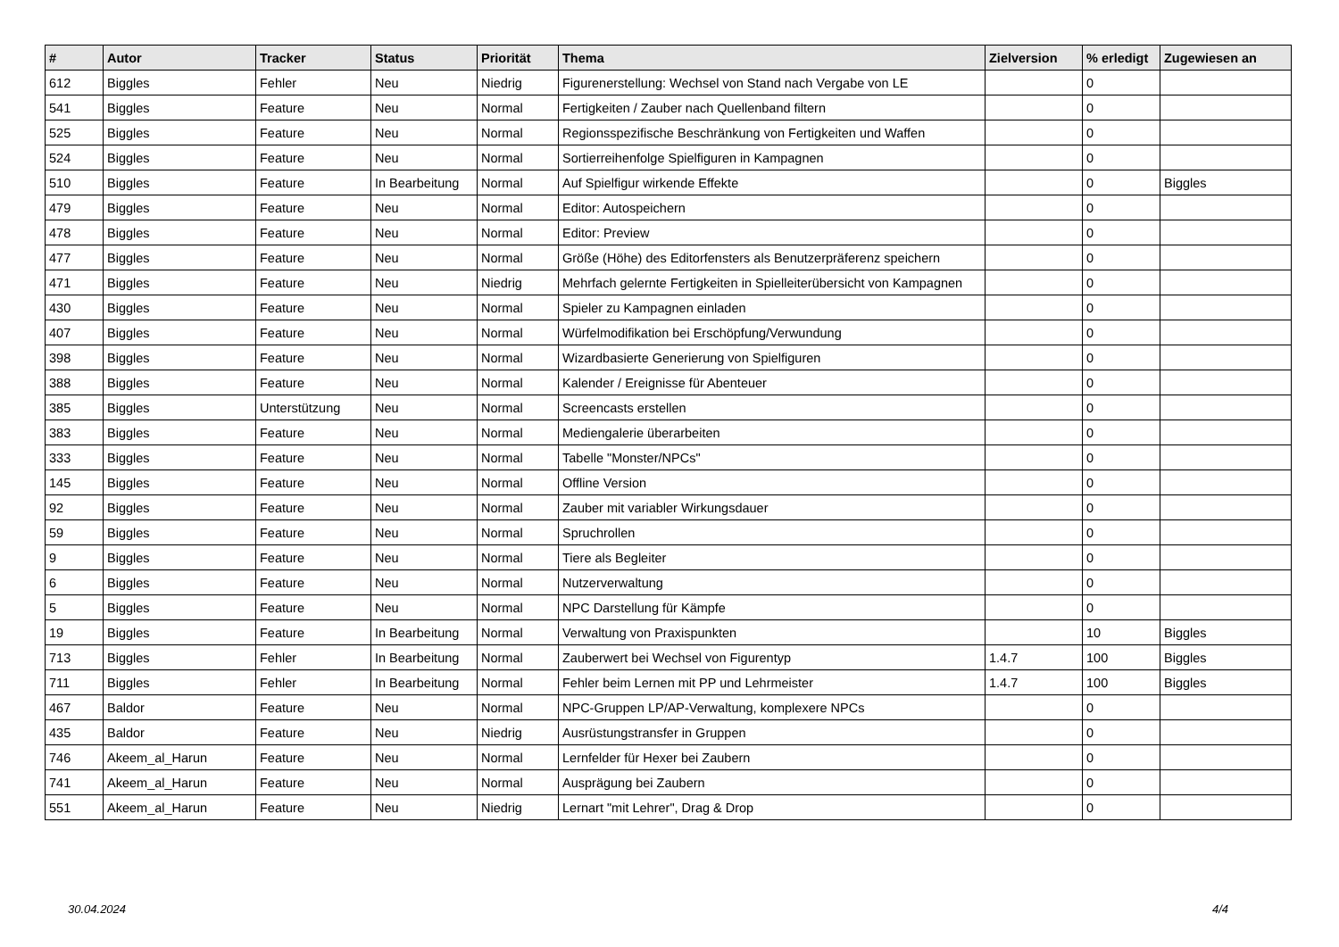| # | Autor | Tracker | Status | Priorität | Thema | Zielversion | % erledigt | Zugewiesen an |
| --- | --- | --- | --- | --- | --- | --- | --- | --- |
| 612 | Biggles | Fehler | Neu | Niedrig | Figurenerstellung: Wechsel von Stand nach Vergabe von LE | | 0 | |
| 541 | Biggles | Feature | Neu | Normal | Fertigkeiten / Zauber nach Quellenband filtern | | 0 | |
| 525 | Biggles | Feature | Neu | Normal | Regionsspezifische Beschränkung von Fertigkeiten und Waffen | | 0 | |
| 524 | Biggles | Feature | Neu | Normal | Sortierreihenfolge Spielfiguren in Kampagnen | | 0 | |
| 510 | Biggles | Feature | In Bearbeitung | Normal | Auf Spielfigur wirkende Effekte | | 0 | Biggles |
| 479 | Biggles | Feature | Neu | Normal | Editor: Autospeichern | | 0 | |
| 478 | Biggles | Feature | Neu | Normal | Editor: Preview | | 0 | |
| 477 | Biggles | Feature | Neu | Normal | Größe (Höhe) des Editorfensters als Benutzerpräferenz speichern | | 0 | |
| 471 | Biggles | Feature | Neu | Niedrig | Mehrfach gelernte Fertigkeiten in Spielleiterübersicht von Kampagnen | | 0 | |
| 430 | Biggles | Feature | Neu | Normal | Spieler zu Kampagnen einladen | | 0 | |
| 407 | Biggles | Feature | Neu | Normal | Würfelmodifikation bei Erschöpfung/Verwundung | | 0 | |
| 398 | Biggles | Feature | Neu | Normal | Wizardbasierte Generierung von Spielfiguren | | 0 | |
| 388 | Biggles | Feature | Neu | Normal | Kalender / Ereignisse für Abenteuer | | 0 | |
| 385 | Biggles | Unterstützung | Neu | Normal | Screencasts erstellen | | 0 | |
| 383 | Biggles | Feature | Neu | Normal | Mediengalerie überarbeiten | | 0 | |
| 333 | Biggles | Feature | Neu | Normal | Tabelle "Monster/NPCs" | | 0 | |
| 145 | Biggles | Feature | Neu | Normal | Offline Version | | 0 | |
| 92 | Biggles | Feature | Neu | Normal | Zauber mit variabler Wirkungsdauer | | 0 | |
| 59 | Biggles | Feature | Neu | Normal | Spruchrollen | | 0 | |
| 9 | Biggles | Feature | Neu | Normal | Tiere als Begleiter | | 0 | |
| 6 | Biggles | Feature | Neu | Normal | Nutzerverwaltung | | 0 | |
| 5 | Biggles | Feature | Neu | Normal | NPC Darstellung für Kämpfe | | 0 | |
| 19 | Biggles | Feature | In Bearbeitung | Normal | Verwaltung von Praxispunkten | | 10 | Biggles |
| 713 | Biggles | Fehler | In Bearbeitung | Normal | Zauberwert bei Wechsel von Figurentyp | 1.4.7 | 100 | Biggles |
| 711 | Biggles | Fehler | In Bearbeitung | Normal | Fehler beim Lernen mit PP und Lehrmeister | 1.4.7 | 100 | Biggles |
| 467 | Baldor | Feature | Neu | Normal | NPC-Gruppen LP/AP-Verwaltung, komplexere NPCs | | 0 | |
| 435 | Baldor | Feature | Neu | Niedrig | Ausrüstungstransfer in Gruppen | | 0 | |
| 746 | Akeem_al_Harun | Feature | Neu | Normal | Lernfelder für Hexer bei Zaubern | | 0 | |
| 741 | Akeem_al_Harun | Feature | Neu | Normal | Ausprägung bei Zaubern | | 0 | |
| 551 | Akeem_al_Harun | Feature | Neu | Niedrig | Lernart "mit Lehrer", Drag & Drop | | 0 | |
30.04.2024 4/4